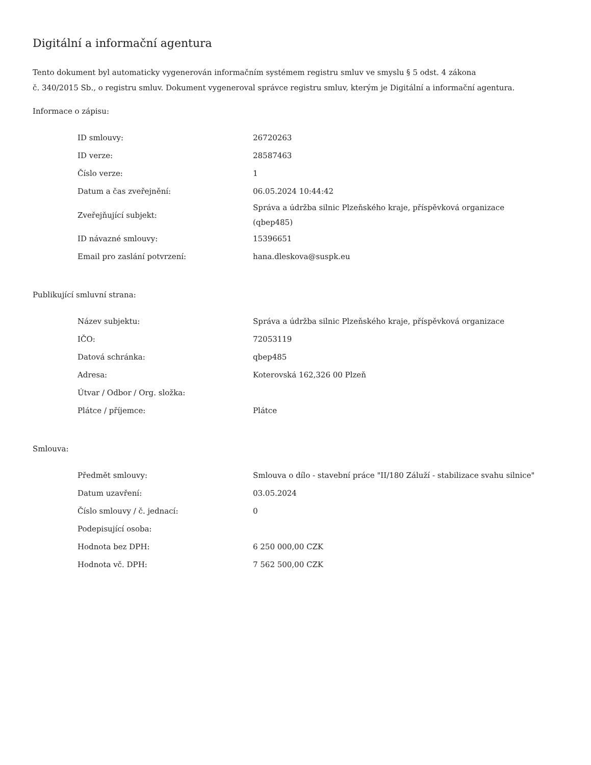Digitální a informační agentura
Tento dokument byl automaticky vygenerován informačním systémem registru smluv ve smyslu § 5 odst. 4 zákona
č. 340/2015 Sb., o registru smluv. Dokument vygeneroval správce registru smluv, kterým je Digitální a informační agentura.
Informace o zápisu:
| ID smlouvy: | 26720263 |
| ID verze: | 28587463 |
| Číslo verze: | 1 |
| Datum a čas zveřejnění: | 06.05.2024 10:44:42 |
| Zveřejňující subjekt: | Správa a údržba silnic Plzeňského kraje, příspěvková organizace (qbep485) |
| ID návazné smlouvy: | 15396651 |
| Email pro zaslání potvrzení: | hana.dleskova@suspk.eu |
Publikující smluvní strana:
| Název subjektu: | Správa a údržba silnic Plzeňského kraje, příspěvková organizace |
| IČO: | 72053119 |
| Datová schránka: | qbep485 |
| Adresa: | Koterovská 162,326 00 Plzeň |
| Útvar / Odbor / Org. složka: | |
| Plátce / příjemce: | Plátce |
Smlouva:
| Předmět smlouvy: | Smlouva o dílo - stavební práce "II/180 Záluží - stabilizace svahu silnice" |
| Datum uzavření: | 03.05.2024 |
| Číslo smlouvy / č. jednací: | 0 |
| Podepisující osoba: | |
| Hodnota bez DPH: | 6 250 000,00 CZK |
| Hodnota vč. DPH: | 7 562 500,00 CZK |